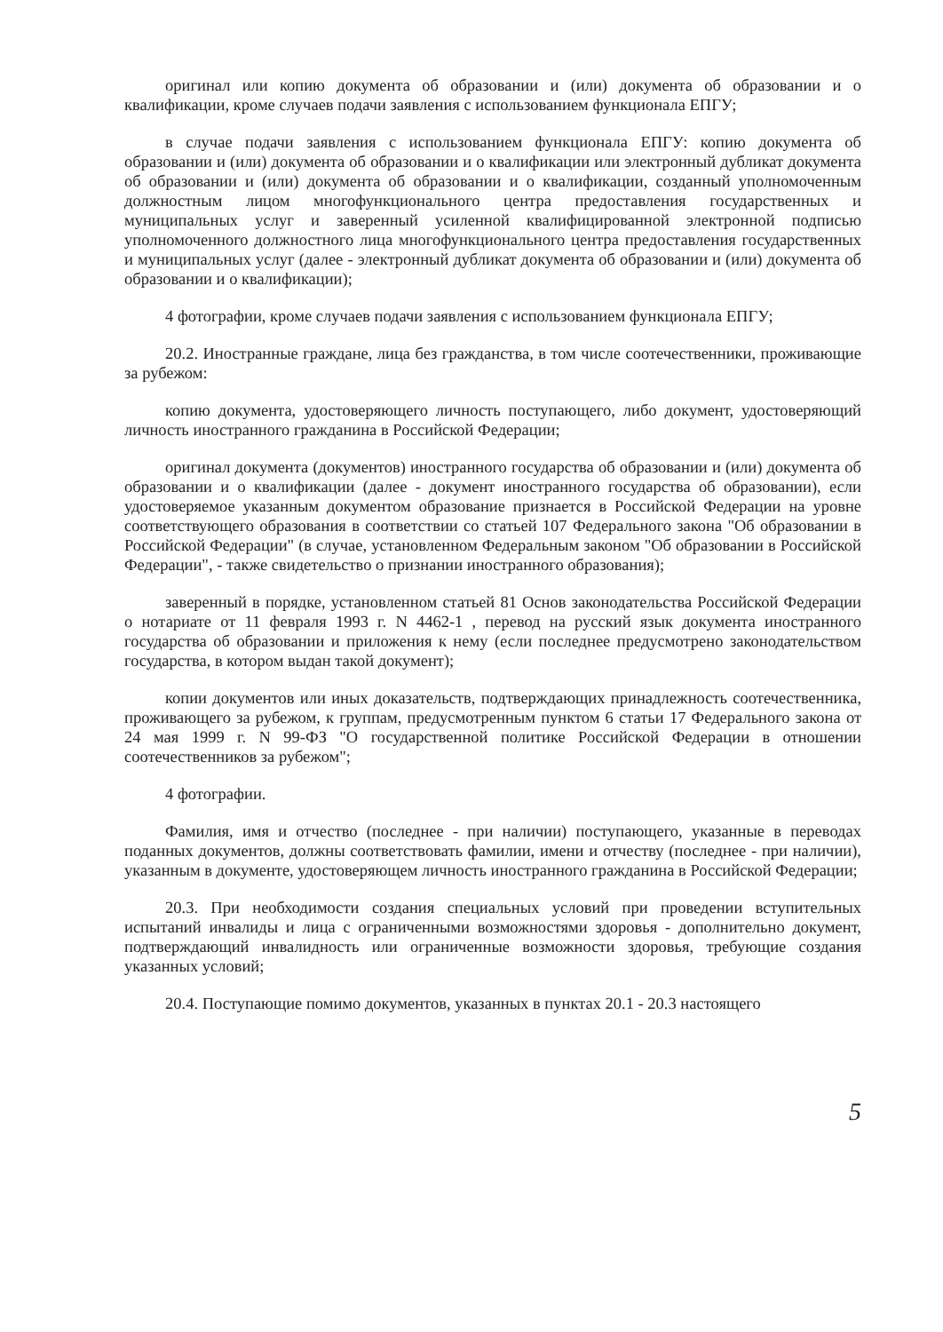оригинал или копию документа об образовании и (или) документа об образовании и о квалификации, кроме случаев подачи заявления с использованием функционала ЕПГУ;
в случае подачи заявления с использованием функционала ЕПГУ: копию документа об образовании и (или) документа об образовании и о квалификации или электронный дубликат документа об образовании и (или) документа об образовании и о квалификации, созданный уполномоченным должностным лицом многофункционального центра предоставления государственных и муниципальных услуг и заверенный усиленной квалифицированной электронной подписью уполномоченного должностного лица многофункционального центра предоставления государственных и муниципальных услуг (далее - электронный дубликат документа об образовании и (или) документа об образовании и о квалификации);
4 фотографии, кроме случаев подачи заявления с использованием функционала ЕПГУ;
20.2. Иностранные граждане, лица без гражданства, в том числе соотечественники, проживающие за рубежом:
копию документа, удостоверяющего личность поступающего, либо документ, удостоверяющий личность иностранного гражданина в Российской Федерации;
оригинал документа (документов) иностранного государства об образовании и (или) документа об образовании и о квалификации (далее - документ иностранного государства об образовании), если удостоверяемое указанным документом образование признается в Российской Федерации на уровне соответствующего образования в соответствии со статьей 107 Федерального закона "Об образовании в Российской Федерации" (в случае, установленном Федеральным законом "Об образовании в Российской Федерации", - также свидетельство о признании иностранного образования);
заверенный в порядке, установленном статьей 81 Основ законодательства Российской Федерации о нотариате от 11 февраля 1993 г. N 4462-1 , перевод на русский язык документа иностранного государства об образовании и приложения к нему (если последнее предусмотрено законодательством государства, в котором выдан такой документ);
копии документов или иных доказательств, подтверждающих принадлежность соотечественника, проживающего за рубежом, к группам, предусмотренным пунктом 6 статьи 17 Федерального закона от 24 мая 1999 г. N 99-ФЗ "О государственной политике Российской Федерации в отношении соотечественников за рубежом";
4 фотографии.
Фамилия, имя и отчество (последнее - при наличии) поступающего, указанные в переводах поданных документов, должны соответствовать фамилии, имени и отчеству (последнее - при наличии), указанным в документе, удостоверяющем личность иностранного гражданина в Российской Федерации;
20.3. При необходимости создания специальных условий при проведении вступительных испытаний инвалиды и лица с ограниченными возможностями здоровья - дополнительно документ, подтверждающий инвалидность или ограниченные возможности здоровья, требующие создания указанных условий;
20.4. Поступающие помимо документов, указанных в пунктах 20.1 - 20.3 настоящего
5